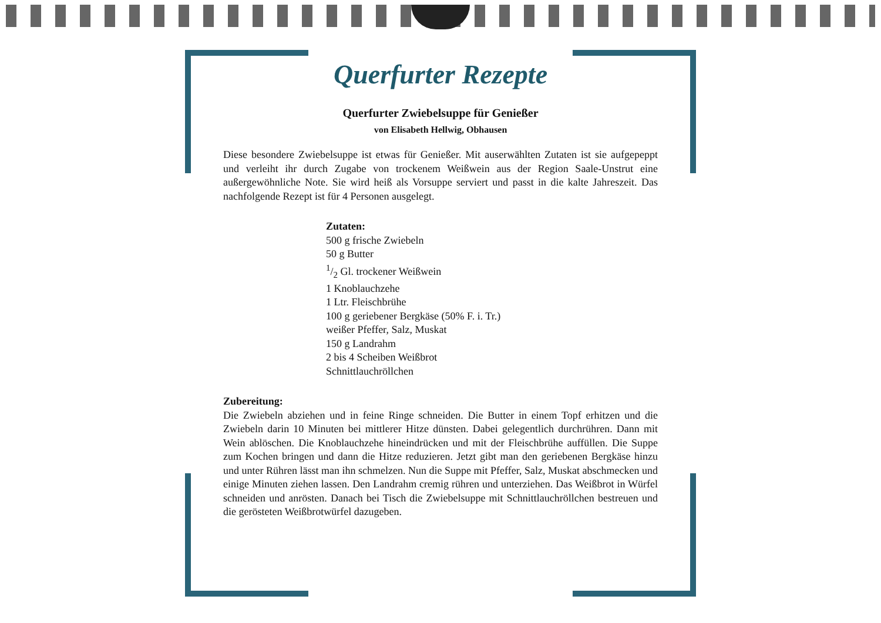Querfurter Rezepte
Querfurter Zwiebelsuppe für Genießer
von Elisabeth Hellwig, Obhausen
Diese besondere Zwiebelsuppe ist etwas für Genießer. Mit auserwählten Zutaten ist sie aufgepeppt und verleiht ihr durch Zugabe von trockenem Weißwein aus der Region Saale-Unstrut eine außergewöhnliche Note. Sie wird heiß als Vorsuppe serviert und passt in die kalte Jahreszeit. Das nachfolgende Rezept ist für 4 Personen ausgelegt.
Zutaten:
500 g frische Zwiebeln
50 g Butter
1/2 Gl. trockener Weißwein
1 Knoblauchzehe
1 Ltr. Fleischbrühe
100 g geriebener Bergkäse (50% F. i. Tr.)
weißer Pfeffer, Salz, Muskat
150 g Landrahm
2 bis 4 Scheiben Weißbrot
Schnittlauchröllchen
Zubereitung:
Die Zwiebeln abziehen und in feine Ringe schneiden. Die Butter in einem Topf erhitzen und die Zwiebeln darin 10 Minuten bei mittlerer Hitze dünsten. Dabei gelegentlich durchrühren. Dann mit Wein ablöschen. Die Knoblauchzehe hineindrücken und mit der Fleischbrühe auffüllen. Die Suppe zum Kochen bringen und dann die Hitze reduzieren. Jetzt gibt man den geriebenen Bergkäse hinzu und unter Rühren lässt man ihn schmelzen. Nun die Suppe mit Pfeffer, Salz, Muskat abschmecken und einige Minuten ziehen lassen. Den Landrahm cremig rühren und unterziehen. Das Weißbrot in Würfel schneiden und anrösten. Danach bei Tisch die Zwiebelsuppe mit Schnittlauchröllchen bestreuen und die gerösteten Weißbrotwürfel dazugeben.